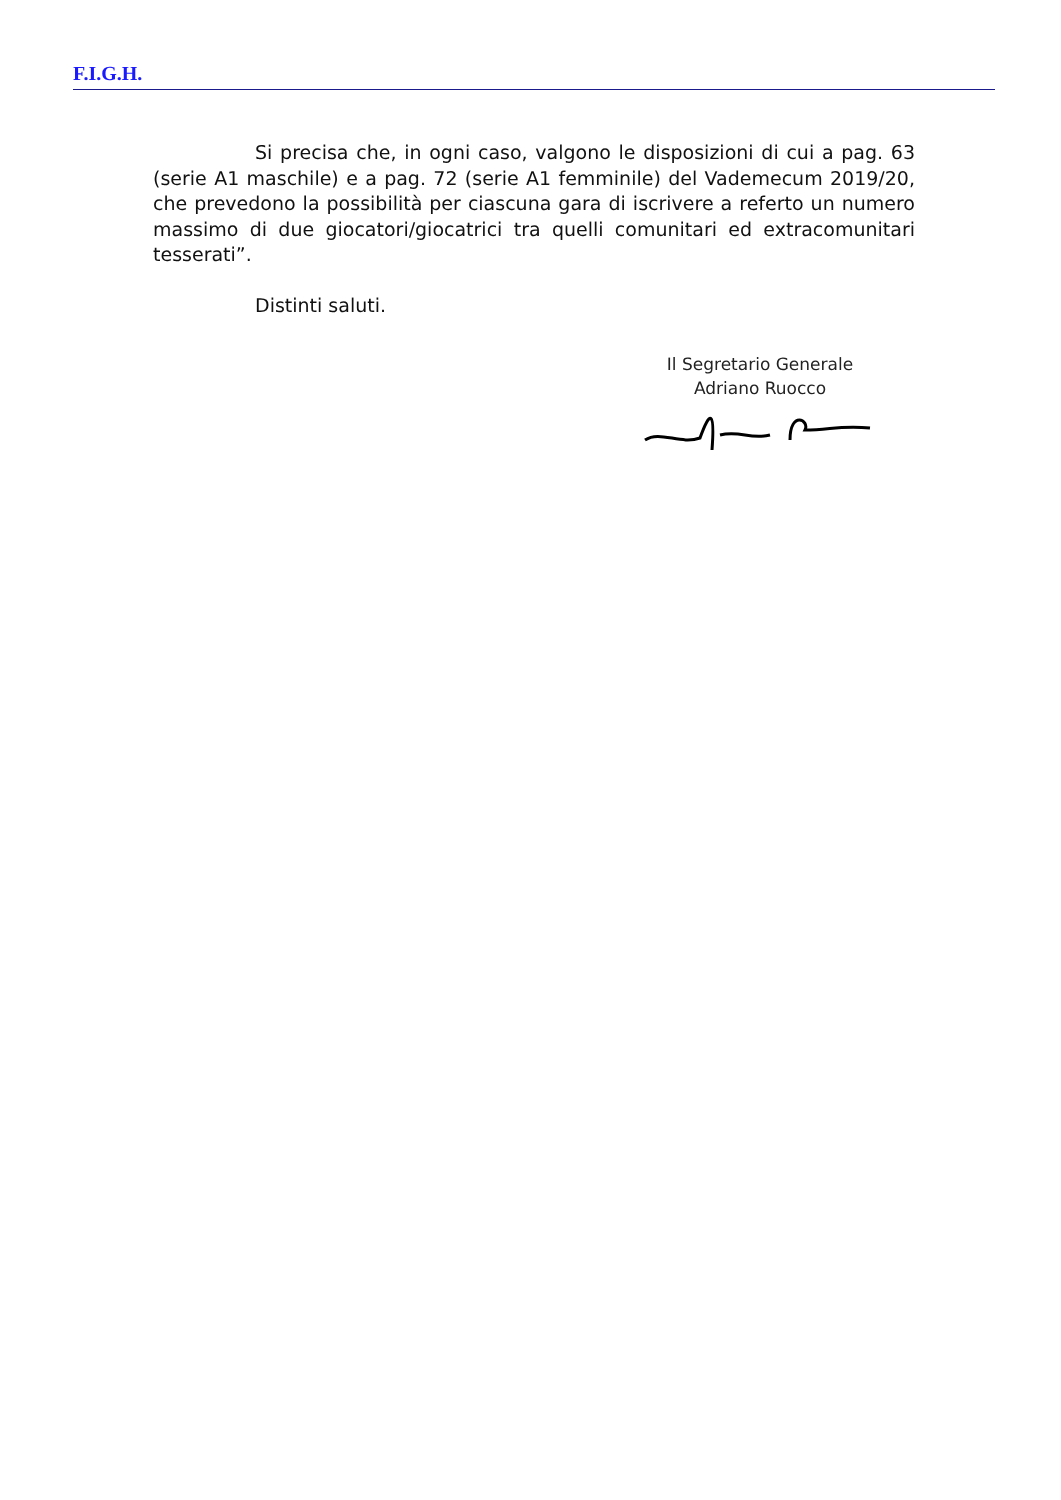F.I.G.H.
Si precisa che, in ogni caso, valgono le disposizioni di cui a pag. 63 (serie A1 maschile) e a pag. 72 (serie A1 femminile) del Vademecum 2019/20, che prevedono la possibilità per ciascuna gara di iscrivere a referto un numero massimo di due giocatori/giocatrici tra quelli comunitari ed extracomunitari tesserati”.
Distinti saluti.
Il Segretario Generale
Adriano Ruocco